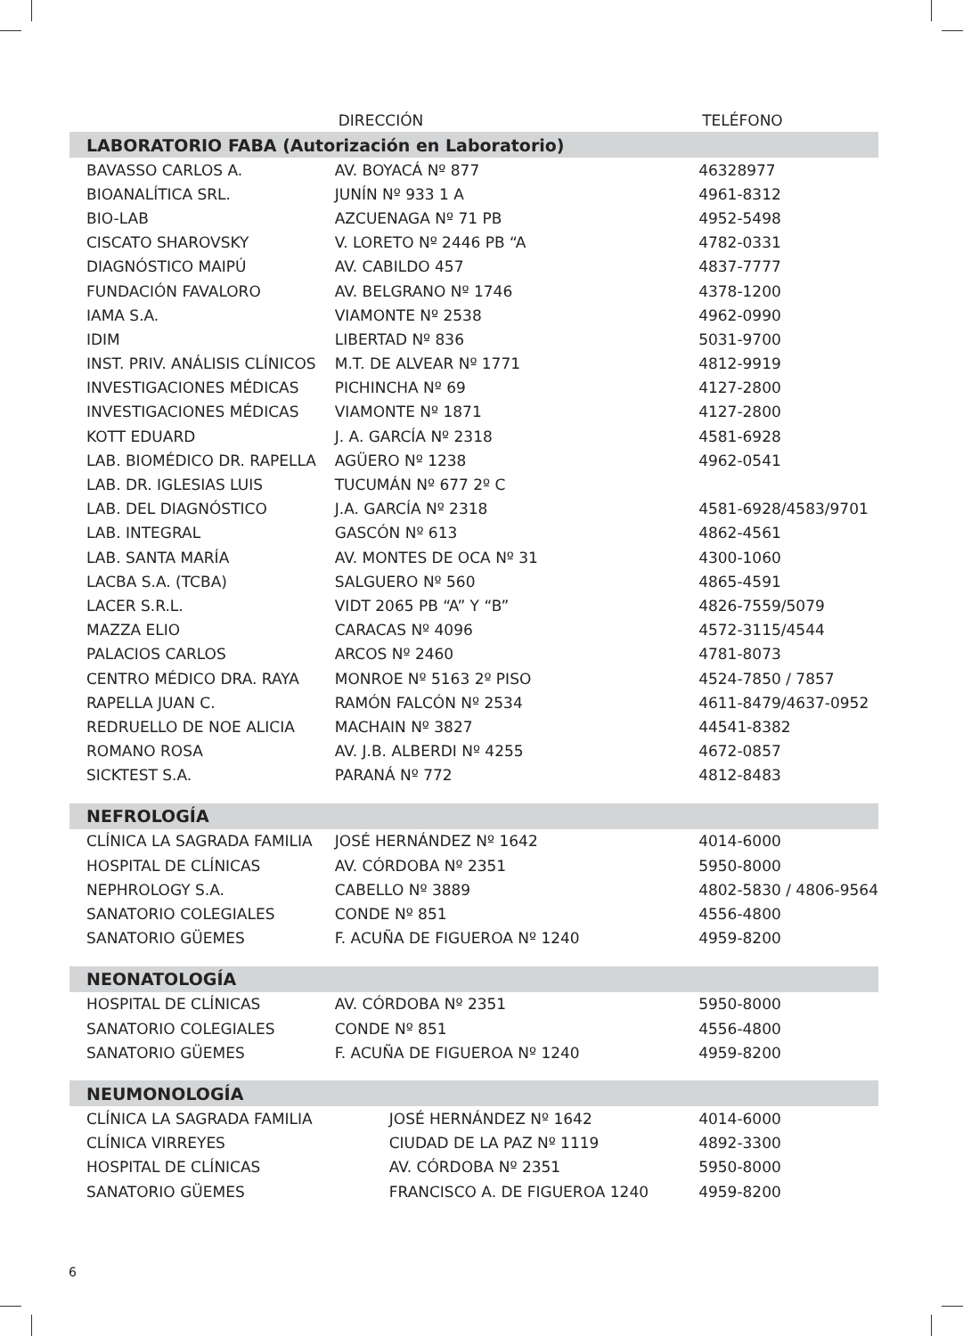| | DIRECCIÓN | TELÉFONO |
| --- | --- | --- |
| LABORATORIO FABA (Autorización en Laboratorio) | | |
| BAVASSO CARLOS A. | AV. BOYACÁ Nº 877 | 46328977 |
| BIOANALÍTICA SRL. | JUNÍN Nº 933 1 A | 4961-8312 |
| BIO-LAB | AZCUENAGA Nº 71 PB | 4952-5498 |
| CISCATO SHAROVSKY | V. LORETO Nº 2446 PB “A | 4782-0331 |
| DIAGNÓSTICO MAIPÚ | AV. CABILDO 457 | 4837-7777 |
| FUNDACIÓN FAVALORO | AV. BELGRANO Nº 1746 | 4378-1200 |
| IAMA S.A. | VIAMONTE Nº 2538 | 4962-0990 |
| IDIM | LIBERTAD Nº 836 | 5031-9700 |
| INST. PRIV. ANÁLISIS CLÍNICOS | M.T. DE ALVEAR Nº 1771 | 4812-9919 |
| INVESTIGACIONES MÉDICAS | PICHINCHA Nº 69 | 4127-2800 |
| INVESTIGACIONES MÉDICAS | VIAMONTE Nº 1871 | 4127-2800 |
| KOTT EDUARD | J. A. GARCÍA Nº 2318 | 4581-6928 |
| LAB. BIOMÉDICO DR. RAPELLA | AGÜERO Nº 1238 | 4962-0541 |
| LAB. DR. IGLESIAS LUIS | TUCUMÁN Nº 677 2º C | |
| LAB. DEL DIAGNÓSTICO | J.A. GARCÍA Nº 2318 | 4581-6928/4583/9701 |
| LAB. INTEGRAL | GASCÓN Nº 613 | 4862-4561 |
| LAB. SANTA MARÍA | AV. MONTES DE OCA Nº 31 | 4300-1060 |
| LACBA S.A. (TCBA) | SALGUERO Nº 560 | 4865-4591 |
| LACER S.R.L. | VIDT 2065 PB “A” Y “B” | 4826-7559/5079 |
| MAZZA ELIO | CARACAS Nº 4096 | 4572-3115/4544 |
| PALACIOS CARLOS | ARCOS Nº 2460 | 4781-8073 |
| CENTRO MÉDICO DRA. RAYA | MONROE Nº 5163 2º PISO | 4524-7850 / 7857 |
| RAPELLA JUAN C. | RAMÓN FALCÓN Nº 2534 | 4611-8479/4637-0952 |
| REDRUELLO DE NOE ALICIA | MACHAIN Nº 3827 | 44541-8382 |
| ROMANO ROSA | AV. J.B. ALBERDI Nº 4255 | 4672-0857 |
| SICKTEST S.A. | PARANÁ Nº 772 | 4812-8483 |
| NEFROLOGÍA | | |
| CLÍNICA LA SAGRADA FAMILIA | JOSÉ HERNÁNDEZ Nº 1642 | 4014-6000 |
| HOSPITAL DE CLÍNICAS | AV. CÓRDOBA Nº 2351 | 5950-8000 |
| NEPHROLOGY S.A. | CABELLO Nº 3889 | 4802-5830 / 4806-9564 |
| SANATORIO COLEGIALES | CONDE Nº 851 | 4556-4800 |
| SANATORIO GÜEMES | F. ACUÑA DE FIGUEROA Nº 1240 | 4959-8200 |
| NEONATOLOGÍA | | |
| HOSPITAL DE CLÍNICAS | AV. CÓRDOBA Nº 2351 | 5950-8000 |
| SANATORIO COLEGIALES | CONDE Nº 851 | 4556-4800 |
| SANATORIO GÜEMES | F. ACUÑA DE FIGUEROA Nº 1240 | 4959-8200 |
| NEUMONOLOGÍA | | |
| CLÍNICA LA SAGRADA FAMILIA | JOSÉ HERNÁNDEZ Nº 1642 | 4014-6000 |
| CLÍNICA VIRREYES | CIUDAD DE LA PAZ Nº 1119 | 4892-3300 |
| HOSPITAL DE CLÍNICAS | AV. CÓRDOBA Nº 2351 | 5950-8000 |
| SANATORIO GÜEMES | FRANCISCO A. DE FIGUEROA 1240 | 4959-8200 |
6